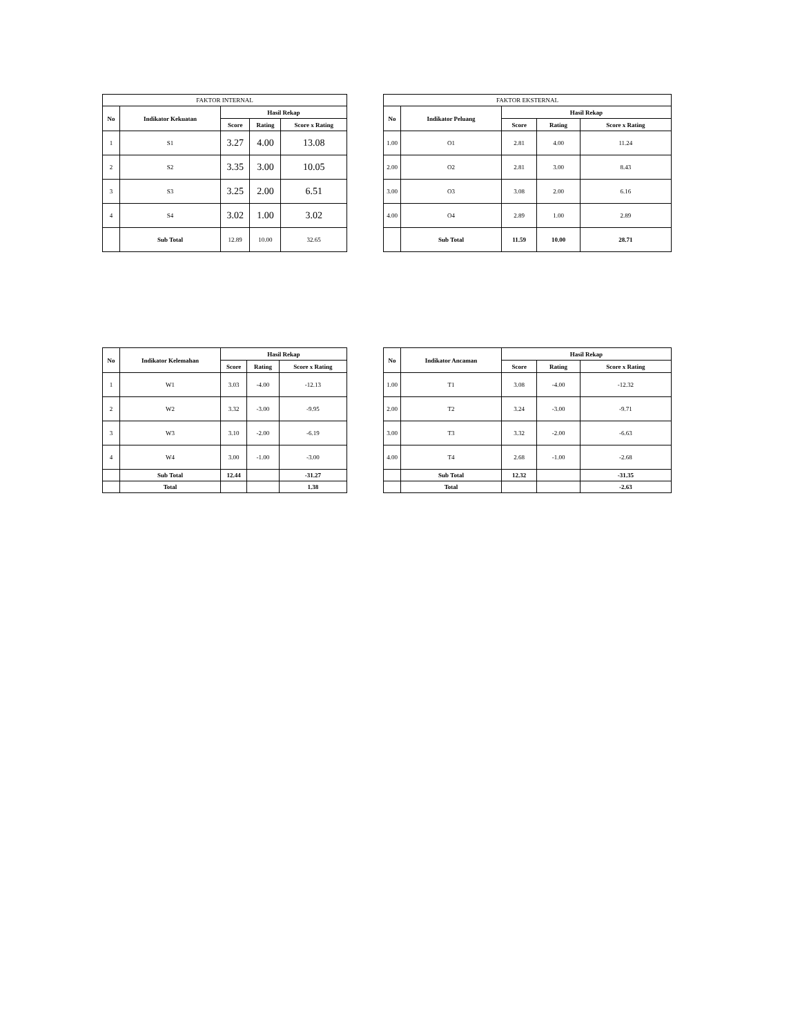| FAKTOR INTERNAL | | | | |
| No | Indikator Kekuatan | Hasil Rekap | | |
| | | Score | Rating | Score x Rating |
| 1 | S1 | 3.27 | 4.00 | 13.08 |
| 2 | S2 | 3.35 | 3.00 | 10.05 |
| 3 | S3 | 3.25 | 2.00 | 6.51 |
| 4 | S4 | 3.02 | 1.00 | 3.02 |
| | Sub Total | 12.89 | 10.00 | 32.65 |
| FAKTOR EKSTERNAL | | | | |
| No | Indikator Peluang | Hasil Rekap | | |
| | | Score | Rating | Score x Rating |
| 1.00 | O1 | 2.81 | 4.00 | 11.24 |
| 2.00 | O2 | 2.81 | 3.00 | 8.43 |
| 3.00 | O3 | 3.08 | 2.00 | 6.16 |
| 4.00 | O4 | 2.89 | 1.00 | 2.89 |
| | Sub Total | 11.59 | 10.00 | 28.71 |
| No | Indikator Kelemahan | Hasil Rekap | | |
| --- | --- | --- | --- | --- |
| | | Score | Rating | Score x Rating |
| 1 | W1 | 3.03 | -4.00 | -12.13 |
| 2 | W2 | 3.32 | -3.00 | -9.95 |
| 3 | W3 | 3.10 | -2.00 | -6.19 |
| 4 | W4 | 3.00 | -1.00 | -3.00 |
| | Sub Total | 12.44 | | -31.27 |
| | Total | | | 1.38 |
| No | Indikator Ancaman | Hasil Rekap | | |
| --- | --- | --- | --- | --- |
| | | Score | Rating | Score x Rating |
| 1.00 | T1 | 3.08 | -4.00 | -12.32 |
| 2.00 | T2 | 3.24 | -3.00 | -9.71 |
| 3.00 | T3 | 3.32 | -2.00 | -6.63 |
| 4.00 | T4 | 2.68 | -1.00 | -2.68 |
| | Sub Total | 12.32 | | -31.35 |
| | Total | | | -2.63 |